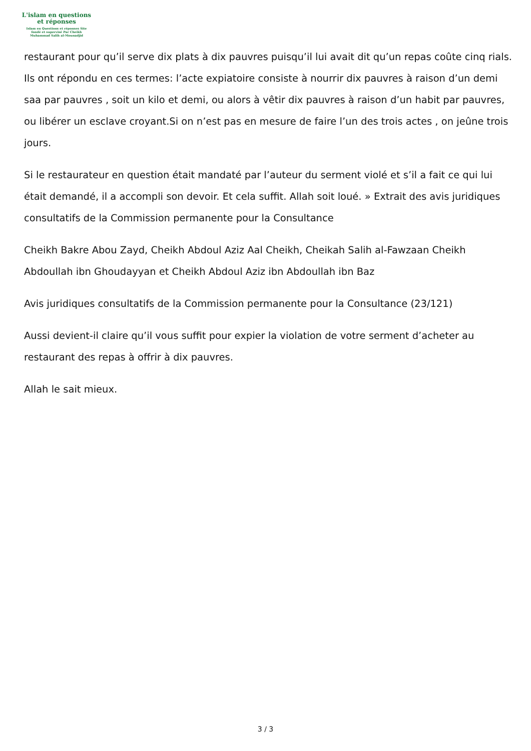L'islam en questions
et réponses
Islam en Questions et réponses Site
fondé et supervisé Par Cheikh
Muhammad Salih al-Mounadjid
restaurant pour qu’il serve dix plats à dix pauvres puisqu’il lui avait dit qu’un repas coûte cinq rials. Ils ont répondu en ces termes: l’acte expiatoire consiste à nourrir dix pauvres à raison d’un demi saa par pauvres , soit un kilo et demi, ou alors à vêtir dix pauvres à raison d’un habit par pauvres, ou libérer un esclave croyant.Si on n’est pas en mesure de faire l’un des trois actes , on jeûne trois jours.
Si le restaurateur en question était mandaté par l’auteur du serment violé et s’il a fait ce qui lui était demandé, il a accompli son devoir. Et cela suffit. Allah soit loué. » Extrait des avis juridiques consultatifs de la Commission permanente pour la Consultance
Cheikh Bakre Abou Zayd, Cheikh Abdoul Aziz Aal Cheikh, Cheikah Salih al-Fawzaan Cheikh Abdoullah ibn Ghoudayyan et Cheikh Abdoul Aziz ibn Abdoullah ibn Baz
Avis juridiques consultatifs de la Commission permanente pour la Consultance (23/121)
Aussi devient-il claire qu’il vous suffit pour expier la violation de votre serment d’acheter au restaurant des repas à offrir à dix pauvres.
Allah le sait mieux.
3 / 3